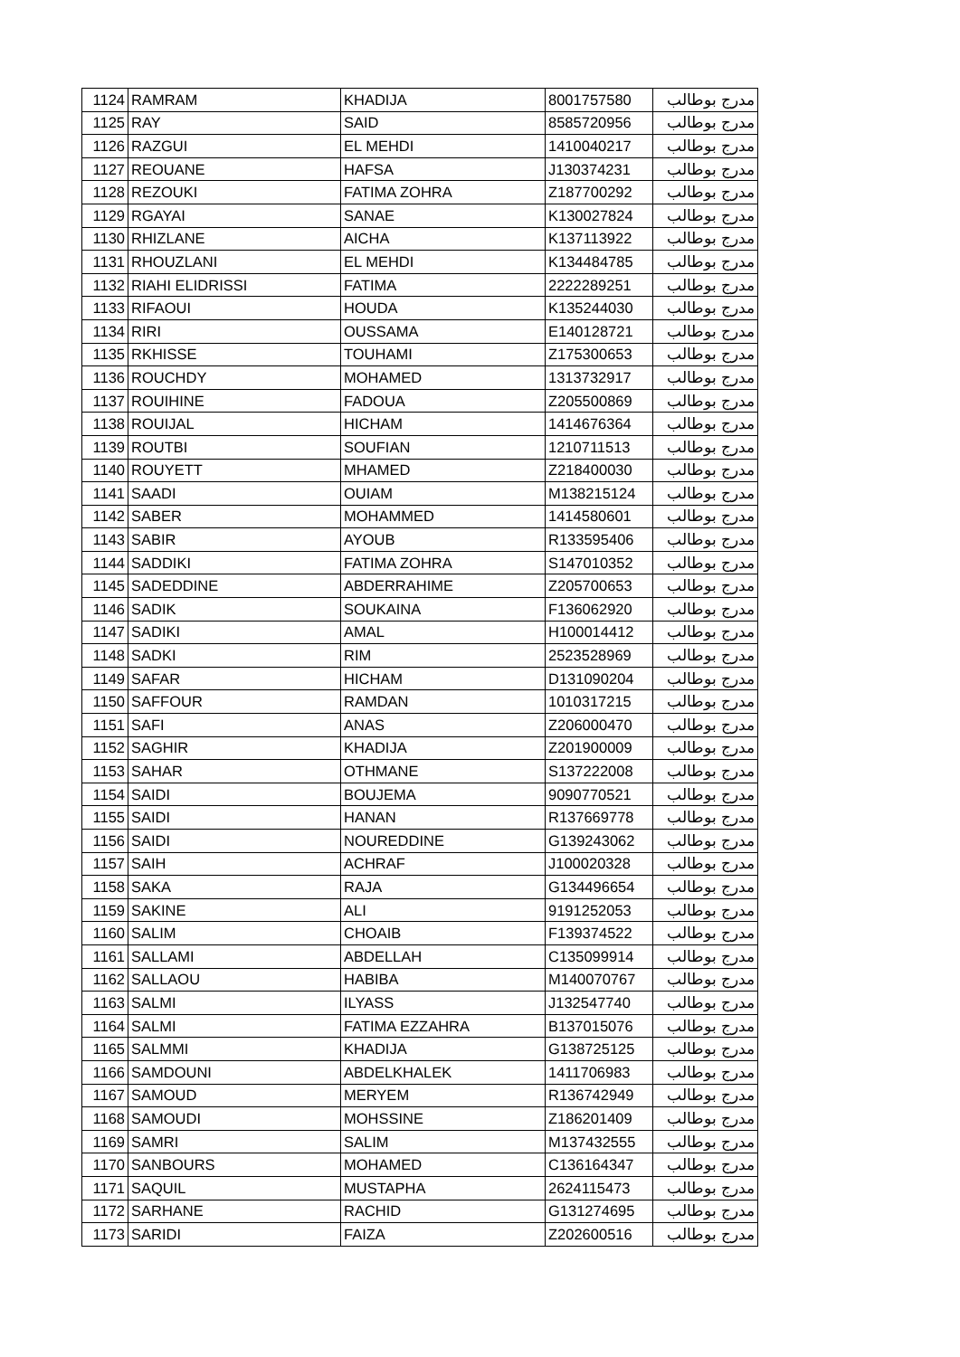| 1124 | RAMRAM | KHADIJA | 8001757580 | مدرج بوطالب |
| 1125 | RAY | SAID | 8585720956 | مدرج بوطالب |
| 1126 | RAZGUI | EL MEHDI | 1410040217 | مدرج بوطالب |
| 1127 | REOUANE | HAFSA | J130374231 | مدرج بوطالب |
| 1128 | REZOUKI | FATIMA ZOHRA | Z187700292 | مدرج بوطالب |
| 1129 | RGAYAI | SANAE | K130027824 | مدرج بوطالب |
| 1130 | RHIZLANE | AICHA | K137113922 | مدرج بوطالب |
| 1131 | RHOUZLANI | EL MEHDI | K134484785 | مدرج بوطالب |
| 1132 | RIAHI ELIDRISSI | FATIMA | 2222289251 | مدرج بوطالب |
| 1133 | RIFAOUI | HOUDA | K135244030 | مدرج بوطالب |
| 1134 | RIRI | OUSSAMA | E140128721 | مدرج بوطالب |
| 1135 | RKHISSE | TOUHAMI | Z175300653 | مدرج بوطالب |
| 1136 | ROUCHDY | MOHAMED | 1313732917 | مدرج بوطالب |
| 1137 | ROUIHINE | FADOUA | Z205500869 | مدرج بوطالب |
| 1138 | ROUIJAL | HICHAM | 1414676364 | مدرج بوطالب |
| 1139 | ROUTBI | SOUFIAN | 1210711513 | مدرج بوطالب |
| 1140 | ROUYETT | MHAMED | Z218400030 | مدرج بوطالب |
| 1141 | SAADI | OUIAM | M138215124 | مدرج بوطالب |
| 1142 | SABER | MOHAMMED | 1414580601 | مدرج بوطالب |
| 1143 | SABIR | AYOUB | R133595406 | مدرج بوطالب |
| 1144 | SADDIKI | FATIMA ZOHRA | S147010352 | مدرج بوطالب |
| 1145 | SADEDDINE | ABDERRAHIME | Z205700653 | مدرج بوطالب |
| 1146 | SADIK | SOUKAINA | F136062920 | مدرج بوطالب |
| 1147 | SADIKI | AMAL | H100014412 | مدرج بوطالب |
| 1148 | SADKI | RIM | 2523528969 | مدرج بوطالب |
| 1149 | SAFAR | HICHAM | D131090204 | مدرج بوطالب |
| 1150 | SAFFOUR | RAMDAN | 1010317215 | مدرج بوطالب |
| 1151 | SAFI | ANAS | Z206000470 | مدرج بوطالب |
| 1152 | SAGHIR | KHADIJA | Z201900009 | مدرج بوطالب |
| 1153 | SAHAR | OTHMANE | S137222008 | مدرج بوطالب |
| 1154 | SAIDI | BOUJEMA | 9090770521 | مدرج بوطالب |
| 1155 | SAIDI | HANAN | R137669778 | مدرج بوطالب |
| 1156 | SAIDI | NOUREDDINE | G139243062 | مدرج بوطالب |
| 1157 | SAIH | ACHRAF | J100020328 | مدرج بوطالب |
| 1158 | SAKA | RAJA | G134496654 | مدرج بوطالب |
| 1159 | SAKINE | ALI | 9191252053 | مدرج بوطالب |
| 1160 | SALIM | CHOAIB | F139374522 | مدرج بوطالب |
| 1161 | SALLAMI | ABDELLAH | C135099914 | مدرج بوطالب |
| 1162 | SALLAOU | HABIBA | M140070767 | مدرج بوطالب |
| 1163 | SALMI | ILYASS | J132547740 | مدرج بوطالب |
| 1164 | SALMI | FATIMA EZZAHRA | B137015076 | مدرج بوطالب |
| 1165 | SALMMI | KHADIJA | G138725125 | مدرج بوطالب |
| 1166 | SAMDOUNI | ABDELKHALEK | 1411706983 | مدرج بوطالب |
| 1167 | SAMOUD | MERYEM | R136742949 | مدرج بوطالب |
| 1168 | SAMOUDI | MOHSSINE | Z186201409 | مدرج بوطالب |
| 1169 | SAMRI | SALIM | M137432555 | مدرج بوطالب |
| 1170 | SANBOURS | MOHAMED | C136164347 | مدرج بوطالب |
| 1171 | SAQUIL | MUSTAPHA | 2624115473 | مدرج بوطالب |
| 1172 | SARHANE | RACHID | G131274695 | مدرج بوطالب |
| 1173 | SARIDI | FAIZA | Z202600516 | مدرج بوطالب |